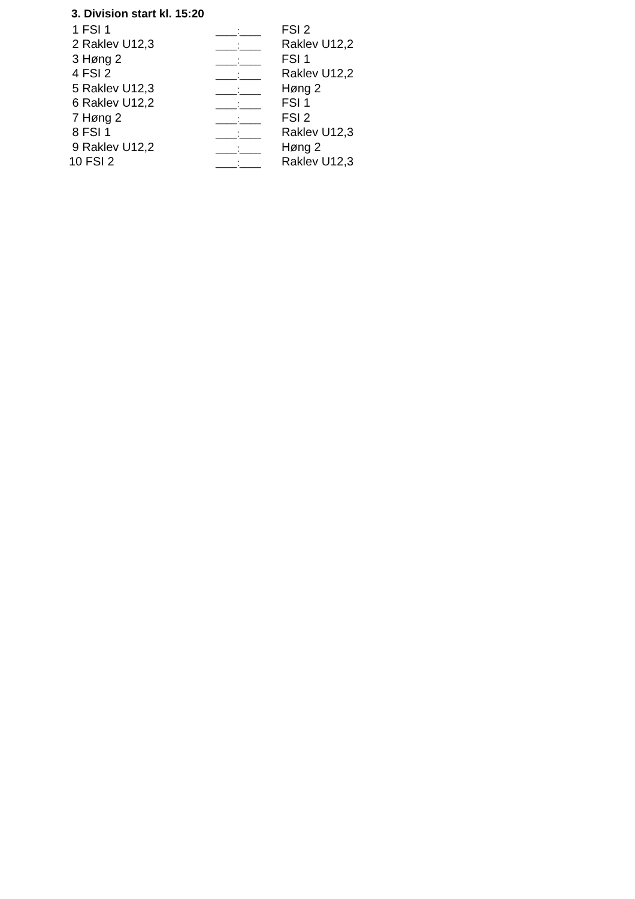3. Division start kl. 15:20
| 1 FSI 1 | ____:____ | FSI 2 |
| 2 Raklev U12,3 | ____:____ | Raklev U12,2 |
| 3 Høng 2 | ____:____ | FSI 1 |
| 4 FSI 2 | ____:____ | Raklev U12,2 |
| 5 Raklev U12,3 | ____:____ | Høng 2 |
| 6 Raklev U12,2 | ____:____ | FSI 1 |
| 7 Høng 2 | ____:____ | FSI 2 |
| 8 FSI 1 | ____:____ | Raklev U12,3 |
| 9 Raklev U12,2 | ____:____ | Høng 2 |
| 10 FSI 2 | ____:____ | Raklev U12,3 |